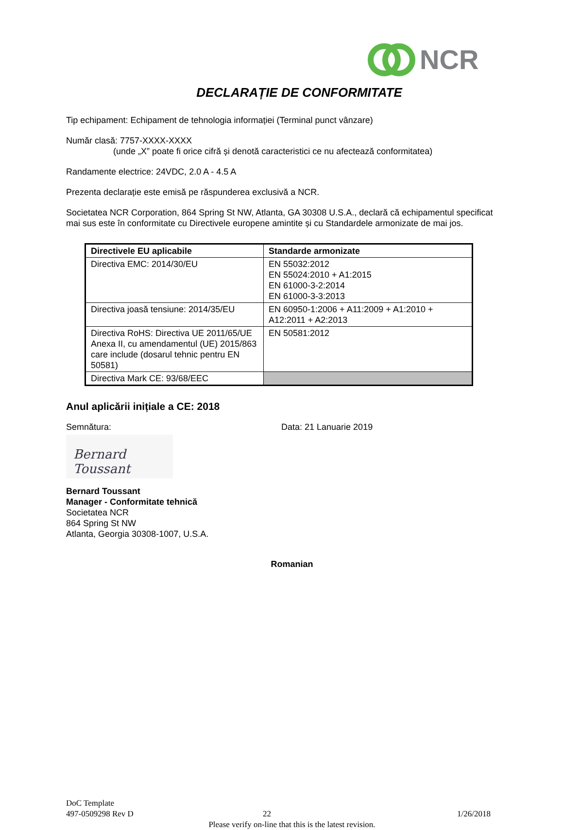NCR
DECLARAȚIE DE CONFORMITATE
Tip echipament: Echipament de tehnologia informației (Terminal punct vânzare)
Număr clasă: 7757-XXXX-XXXX
(unde „X” poate fi orice cifră și denotă caracteristici ce nu afectează conformitatea)
Randamente electrice: 24VDC, 2.0 A - 4.5 A
Prezenta declarație este emisă pe răspunderea exclusivă a NCR.
Societatea NCR Corporation, 864 Spring St NW, Atlanta, GA 30308 U.S.A., declară că echipamentul specificat mai sus este în conformitate cu Directivele europene amintite și cu Standardele armonizate de mai jos.
| Directivele EU aplicabile | Standarde armonizate |
| --- | --- |
| Directiva EMC: 2014/30/EU | EN 55032:2012 EN 55024:2010 + A1:2015 EN 61000-3-2:2014 EN 61000-3-3:2013 |
| Directiva joasă tensiune: 2014/35/EU | EN 60950-1:2006 + A11:2009 + A1:2010 + A12:2011 + A2:2013 |
| Directiva RoHS: Directiva UE 2011/65/UE Anexa II, cu amendamentul (UE) 2015/863 care include (dosarul tehnic pentru EN 50581) | EN 50581:2012 |
| Directiva Mark CE: 93/68/EEC | |
Anul aplicării inițiale a CE: 2018
Semnătura: Data: 21 Lanuarie 2019
Bernard Toussant
Bernard Toussant
Manager - Conformitate tehnică
Societatea NCR
864 Spring St NW
Atlanta, Georgia 30308-1007, U.S.A.
Romanian
DoC Template
497-0509298 Rev D 22 1/26/2018
Please verify on-line that this is the latest revision.